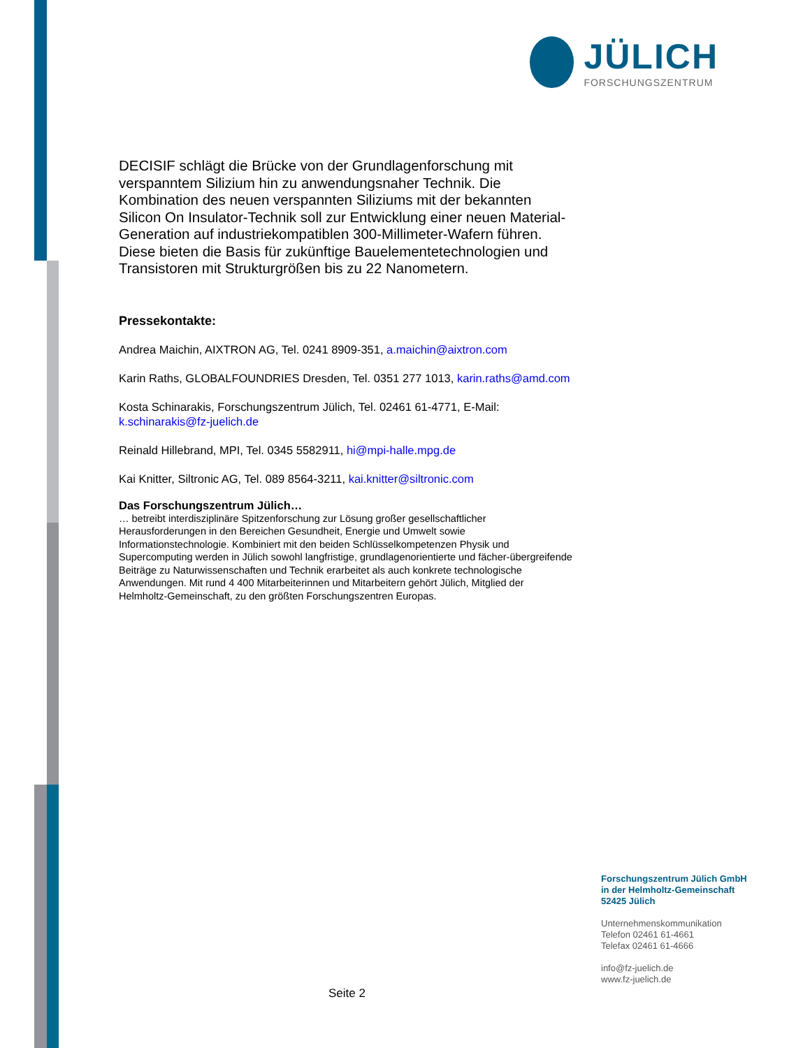JÜLICH
FORSCHUNGSZENTRUM
DECISIF schlägt die Brücke von der Grundlagenforschung mit verspanntem Silizium hin zu anwendungsnaher Technik. Die Kombination des neuen verspannten Siliziums mit der bekannten Silicon On Insulator-Technik soll zur Entwicklung einer neuen Material-Generation auf industriekompatiblen 300-Millimeter-Wafern führen. Diese bieten die Basis für zukünftige Bauelementetechnologien und Transistoren mit Strukturgrößen bis zu 22 Nanometern.
Pressekontakte:
Andrea Maichin, AIXTRON AG, Tel. 0241 8909-351, a.maichin@aixtron.com
Karin Raths, GLOBALFOUNDRIES Dresden, Tel. 0351 277 1013, karin.raths@amd.com
Kosta Schinarakis, Forschungszentrum Jülich, Tel. 02461 61-4771, E-Mail: k.schinarakis@fz-juelich.de
Reinald Hillebrand, MPI, Tel. 0345 5582911, hi@mpi-halle.mpg.de
Kai Knitter, Siltronic AG, Tel. 089 8564-3211, kai.knitter@siltronic.com
Das Forschungszentrum Jülich…
… betreibt interdisziplinäre Spitzenforschung zur Lösung großer gesellschaftlicher Herausforderungen in den Bereichen Gesundheit, Energie und Umwelt sowie Informationstechnologie. Kombiniert mit den beiden Schlüsselkompetenzen Physik und Supercomputing werden in Jülich sowohl langfristige, grundlagenorientierte und fächer-übergreifende Beiträge zu Naturwissenschaften und Technik erarbeitet als auch konkrete technologische Anwendungen. Mit rund 4 400 Mitarbeiterinnen und Mitarbeitern gehört Jülich, Mitglied der Helmholtz-Gemeinschaft, zu den größten Forschungszentren Europas.
Forschungszentrum Jülich GmbH
in der Helmholtz-Gemeinschaft
52425 Jülich
Unternehmenskommunikation
Telefon 02461 61-4661
Telefax 02461 61-4666
info@fz-juelich.de
www.fz-juelich.de
Seite 2